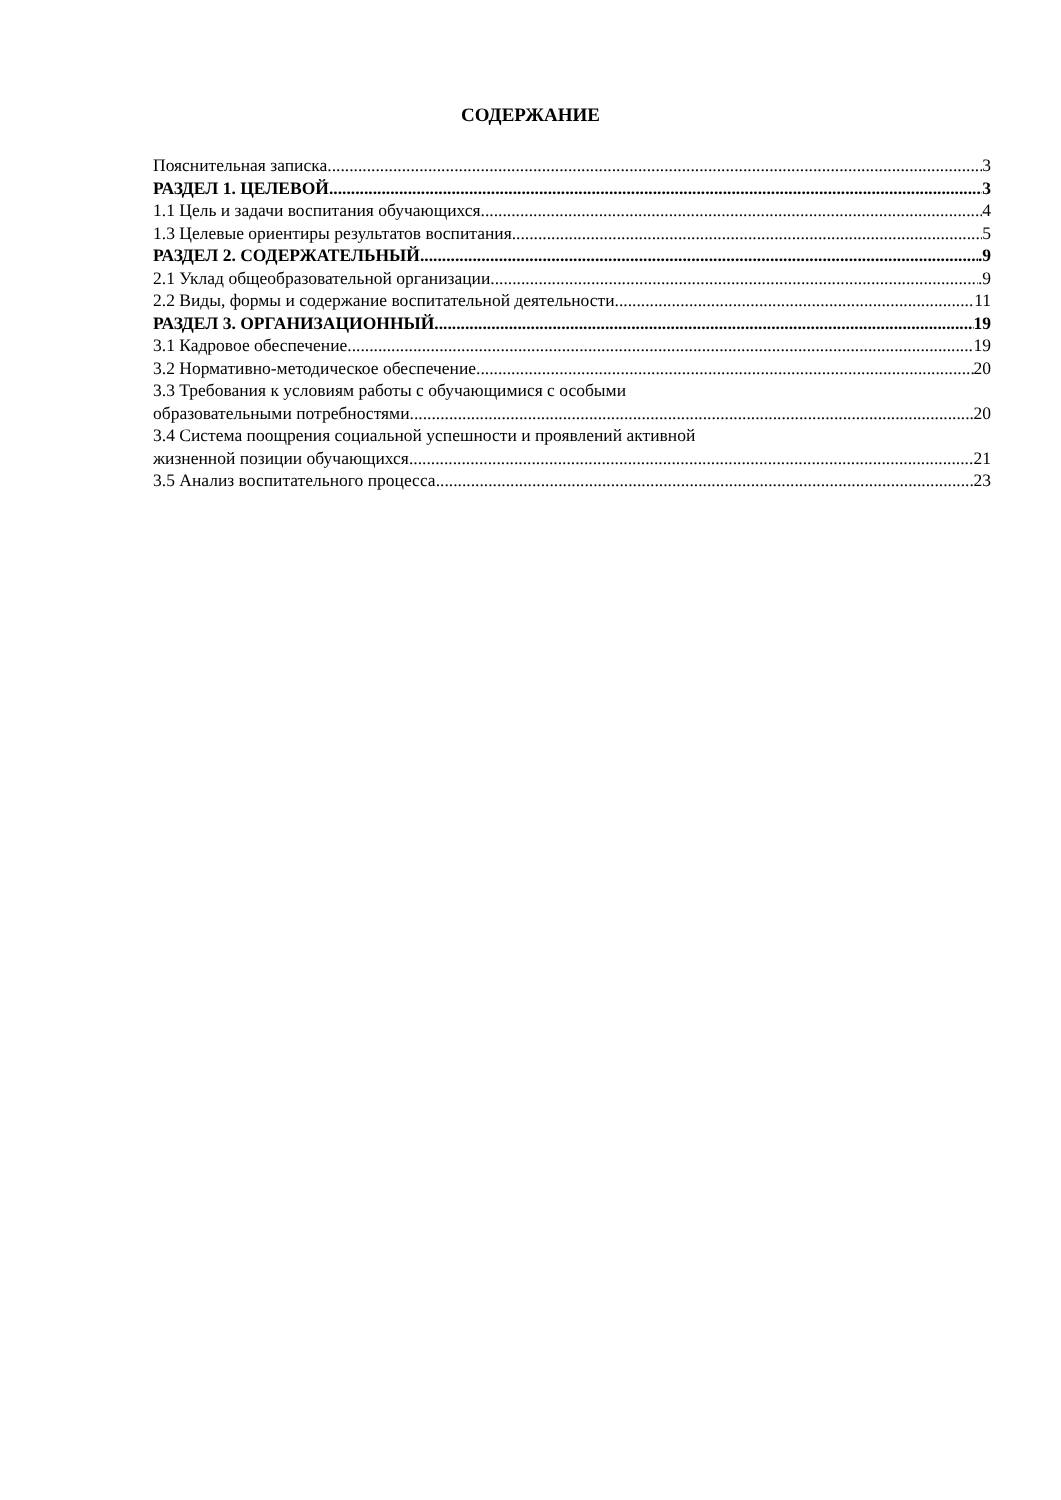СОДЕРЖАНИЕ
Пояснительная записка 3
РАЗДЕЛ 1. ЦЕЛЕВОЙ 3
1.1 Цель и задачи воспитания обучающихся 4
1.3 Целевые ориентиры результатов воспитания 5
РАЗДЕЛ 2. СОДЕРЖАТЕЛЬНЫЙ .9
2.1 Уклад общеобразовательной организации .9
2.2 Виды, формы и содержание воспитательной деятельности 11
РАЗДЕЛ 3. ОРГАНИЗАЦИОННЫЙ 19
3.1 Кадровое обеспечение 19
3.2 Нормативно-методическое обеспечение 20
3.3 Требования к условиям работы с обучающимися с особыми
образовательными потребностями 20
3.4 Система поощрения социальной успешности и проявлений активной
жизненной позиции обучающихся 21
3.5 Анализ воспитательного процесса 23